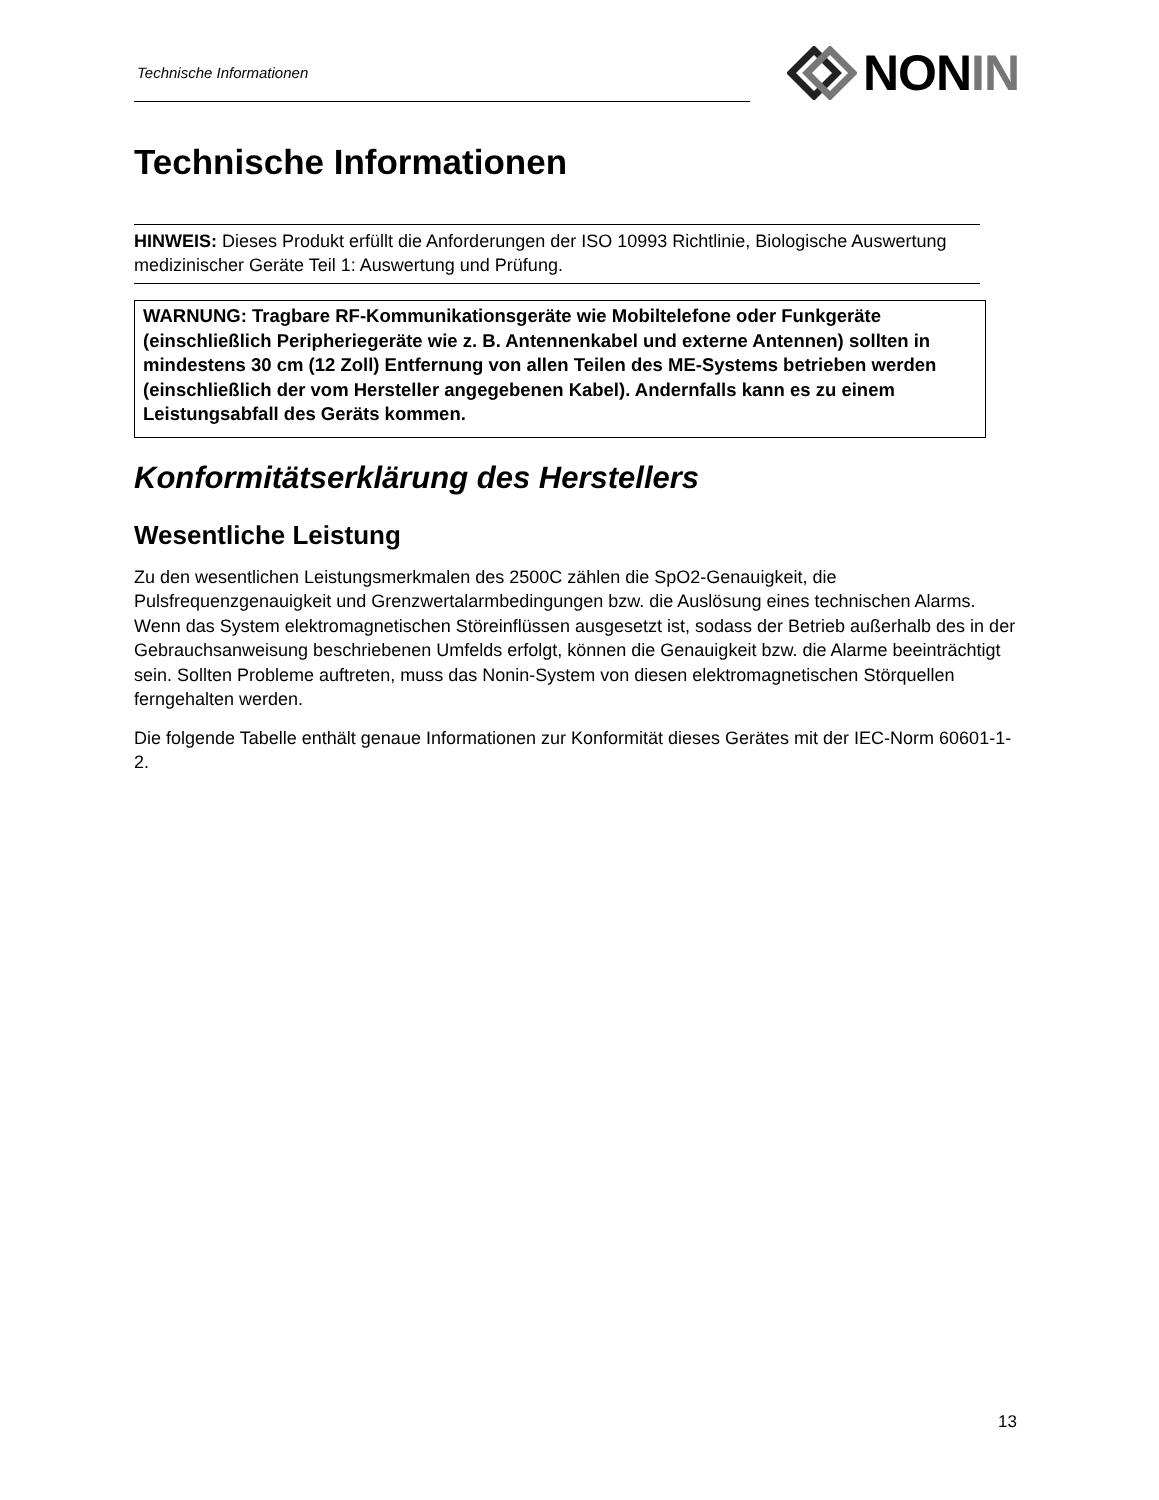Technische Informationen
NONIN
Technische Informationen
HINWEIS: Dieses Produkt erfüllt die Anforderungen der ISO 10993 Richtlinie, Biologische Auswertung medizinischer Geräte Teil 1: Auswertung und Prüfung.
WARNUNG: Tragbare RF-Kommunikationsgeräte wie Mobiltelefone oder Funkgeräte (einschließlich Peripheriegeräte wie z. B. Antennenkabel und externe Antennen) sollten in mindestens 30 cm (12 Zoll) Entfernung von allen Teilen des ME-Systems betrieben werden (einschließlich der vom Hersteller angegebenen Kabel). Andernfalls kann es zu einem Leistungsabfall des Geräts kommen.
Konformitätserklärung des Herstellers
Wesentliche Leistung
Zu den wesentlichen Leistungsmerkmalen des 2500C zählen die SpO2-Genauigkeit, die Pulsfrequenzgenauigkeit und Grenzwertalarmbedingungen bzw. die Auslösung eines technischen Alarms. Wenn das System elektromagnetischen Störeinflüssen ausgesetzt ist, sodass der Betrieb außerhalb des in der Gebrauchsanweisung beschriebenen Umfelds erfolgt, können die Genauigkeit bzw. die Alarme beeinträchtigt sein. Sollten Probleme auftreten, muss das Nonin-System von diesen elektromagnetischen Störquellen ferngehalten werden.
Die folgende Tabelle enthält genaue Informationen zur Konformität dieses Gerätes mit der IEC-Norm 60601-1-2.
13